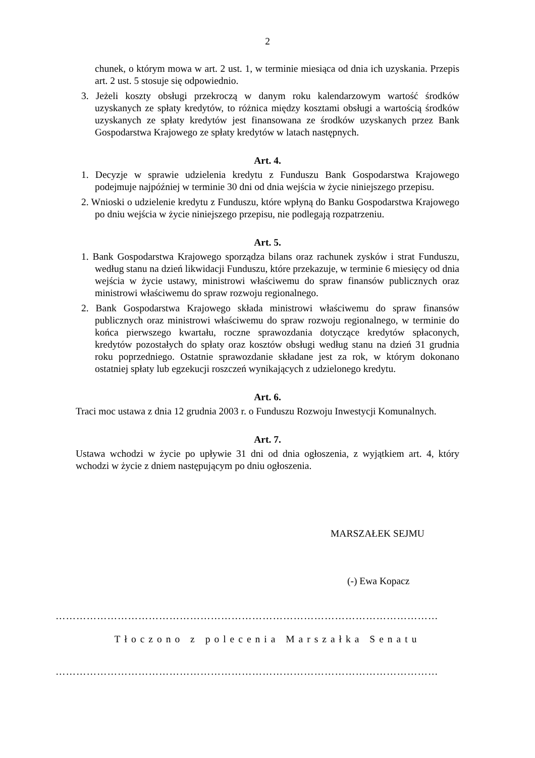2
chunek, o którym mowa w art. 2 ust. 1, w terminie miesiąca od dnia ich uzyskania. Przepis art. 2 ust. 5 stosuje się odpowiednio.
3. Jeżeli koszty obsługi przekroczą w danym roku kalendarzowym wartość środków uzyskanych ze spłaty kredytów, to różnica między kosztami obsługi a wartością środków uzyskanych ze spłaty kredytów jest finansowana ze środków uzyskanych przez Bank Gospodarstwa Krajowego ze spłaty kredytów w latach następnych.
Art. 4.
1. Decyzje w sprawie udzielenia kredytu z Funduszu Bank Gospodarstwa Krajowego podejmuje najpóźniej w terminie 30 dni od dnia wejścia w życie niniejszego przepisu.
2. Wnioski o udzielenie kredytu z Funduszu, które wpłyną do Banku Gospodarstwa Krajowego po dniu wejścia w życie niniejszego przepisu, nie podlegają rozpatrzeniu.
Art. 5.
1. Bank Gospodarstwa Krajowego sporządza bilans oraz rachunek zysków i strat Funduszu, według stanu na dzień likwidacji Funduszu, które przekazuje, w terminie 6 miesięcy od dnia wejścia w życie ustawy, ministrowi właściwemu do spraw finansów publicznych oraz ministrowi właściwemu do spraw rozwoju regionalnego.
2. Bank Gospodarstwa Krajowego składa ministrowi właściwemu do spraw finansów publicznych oraz ministrowi właściwemu do spraw rozwoju regionalnego, w terminie do końca pierwszego kwartału, roczne sprawozdania dotyczące kredytów spłaconych, kredytów pozostałych do spłaty oraz kosztów obsługi według stanu na dzień 31 grudnia roku poprzedniego. Ostatnie sprawozdanie składane jest za rok, w którym dokonano ostatniej spłaty lub egzekucji roszczeń wynikających z udzielonego kredytu.
Art. 6.
Traci moc ustawa z dnia 12 grudnia 2003 r. o Funduszu Rozwoju Inwestycji Komunalnych.
Art. 7.
Ustawa wchodzi w życie po upływie 31 dni od dnia ogłoszenia, z wyjątkiem art. 4, który wchodzi w życie z dniem następującym po dniu ogłoszenia.
MARSZAŁEK SEJMU
(-) Ewa Kopacz
…………………………………………………………………………………………………
Tłoczono z polecenia Marszałka Senatu
…………………………………………………………………………………………………